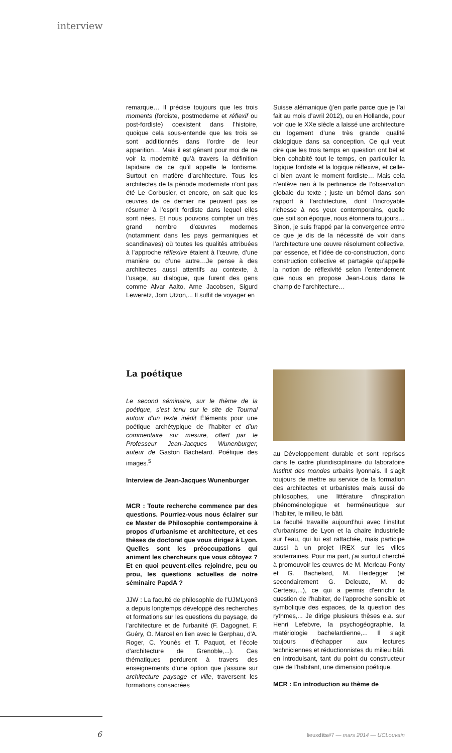interview
remarque… Il précise toujours que les trois moments (fordiste, postmoderne et réflexif ou post-fordiste) coexistent dans l’histoire, quoique cela sous-entende que les trois se sont additionnés dans l’ordre de leur apparition… Mais il est gênant pour moi de ne voir la modernité qu’à travers la définition lapidaire de ce qu’il appelle le fordisme. Surtout en matière d’architecture. Tous les architectes de la période moderniste n’ont pas été Le Corbusier, et encore, on sait que les œuvres de ce dernier ne peuvent pas se résumer à l’esprit fordiste dans lequel elles sont nées. Et nous pouvons compter un très grand nombre d’œuvres modernes (notamment dans les pays germaniques et scandinaves) où toutes les qualités attribuées à l’approche réflexive étaient à l’œuvre, d’une manière ou d’une autre…Je pense à des architectes aussi attentifs au contexte, à l’usage, au dialogue, que furent des gens comme Alvar Aalto, Arne Jacobsen, Sigurd Leweretz, Jorn Utzon,... Il suffit de voyager en
Suisse alémanique (j’en parle parce que je l’ai fait au mois d’avril 2012), ou en Hollande, pour voir que le XXe siècle a laissé une architecture du logement d’une très grande qualité dialogique dans sa conception. Ce qui veut dire que les trois temps en question ont bel et bien cohabité tout le temps, en particulier la logique fordiste et la logique réflexive, et celle-ci bien avant le moment fordiste… Mais cela n’enlève rien à la pertinence de l’observation globale du texte ; juste un bémol dans son rapport à l’architecture, dont l’incroyable richesse à nos yeux contemporains, quelle que soit son époque, nous étonnera toujours… Sinon, je suis frappé par la convergence entre ce que je dis de la nécessité de voir dans l’architecture une œuvre résolument collective, par essence, et l’idée de co-construction, donc construction collective et partagée qu’appelle la notion de réflexivité selon l’entendement que nous en propose Jean-Louis dans le champ de l’architecture…
La poétique
Le second séminaire, sur le thème de la poétique, s’est tenu sur le site de Tournai autour d’un texte inédit Éléments pour une poétique archétypique de l’habiter et d’un commentaire sur mesure, offert par le Professeur Jean-Jacques Wunenburger, auteur de Gaston Bachelard. Poétique des images.<sup>5</sup>
Interview de Jean-Jacques Wunenburger
MCR : Toute recherche commence par des questions. Pourriez-vous nous éclairer sur ce Master de Philosophie contemporaine à propos d’urbanisme et architecture, et ces thèses de doctorat que vous dirigez à Lyon. Quelles sont les préoccupations qui animent les chercheurs que vous côtoyez ? Et en quoi peuvent-elles rejoindre, peu ou prou, les questions actuelles de notre séminaire PapdA ?
JJW : La faculté de philosophie de l'UJMLyon3 a depuis longtemps développé des recherches et formations sur les questions du paysage, de l'architecture et de l'urbanité (F. Dagognet, F. Guéry, O. Marcel en lien avec le Gerphau, d'A. Roger, C. Younès et T. Paquot, et l'école d'architecture de Grenoble,...). Ces thématiques perdurent à travers des enseignements d'une option que j'assure sur architecture paysage et ville, traversent les formations consacrées
au Développement durable et sont reprises dans le cadre pluridisciplinaire du laboratoire Institut des mondes urbains lyonnais. Il s'agit toujours de mettre au service de la formation des architectes et urbanistes mais aussi de philosophes, une littérature d'inspiration phénoménologique et herméneutique sur l'habiter, le milieu, le bâti.
La faculté travaille aujourd'hui avec l'institut d'urbanisme de Lyon et la chaire industrielle sur l'eau, qui lui est rattachée, mais participe aussi à un projet IREX sur les villes souterraines. Pour ma part, j'ai surtout cherché à promouvoir les œuvres de M. Merleau-Ponty et G. Bachelard, M. Heidegger (et secondairement G. Deleuze, M. de Certeau,...), ce qui a permis d'enrichir la question de l'habiter, de l'approche sensible et symbolique des espaces, de la question des rythmes,... Je dirige plusieurs thèses e.a. sur Henri Lefebvre, la psychogéographie, la matériologie bachelardienne,... Il s'agit toujours d'échapper aux lectures techniciennes et réductionnistes du milieu bâti, en introduisant, tant du point du constructeur que de l'habitant, une dimension poétique.
MCR : En introduction au thème de
6
lieuxdits#7 — mars 2014 — UCLouvain